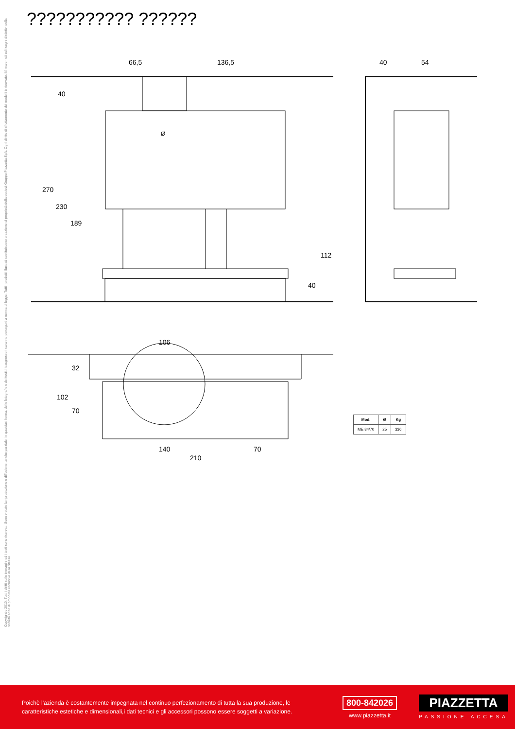??????????? ??????
Copyright c 2010. Tutti i diritti sulle immagini ed i testi sono riservati. Sono vietate la riproduzione e diffusione, anche parziale, in qualsiasi forma, delle fotografie e dei testi. I trasgressori saranno perseguiti a norma di legge. Tutti i prodotti illustrati costituiscono creazione di proprietà della società Gruppo Piazzetta SpA. Ogni diritto di sfruttamento dei modelli è riservato. Il/i marchio/i ed i segni distintivi della società sono di proprietà esclusiva della stessa.
66,5 136,5 40 54
40
270
230
189
112
40
Ø
106
32
102
70
140 70
210
| Mod. | Ø | Kg |
| --- | --- | --- |
| ME 84/70 | 25 | 336 |
Poichè l'azienda è costantemente impegnata nel continuo perfezionamento di tutta la sua produzione, le caratteristiche estetiche e dimensionali,i dati tecnici e gli accessori possono essere soggetti a variazione.
800-842026
www.piazzetta.it
PIAZZETTA
PASSIONE ACCESA